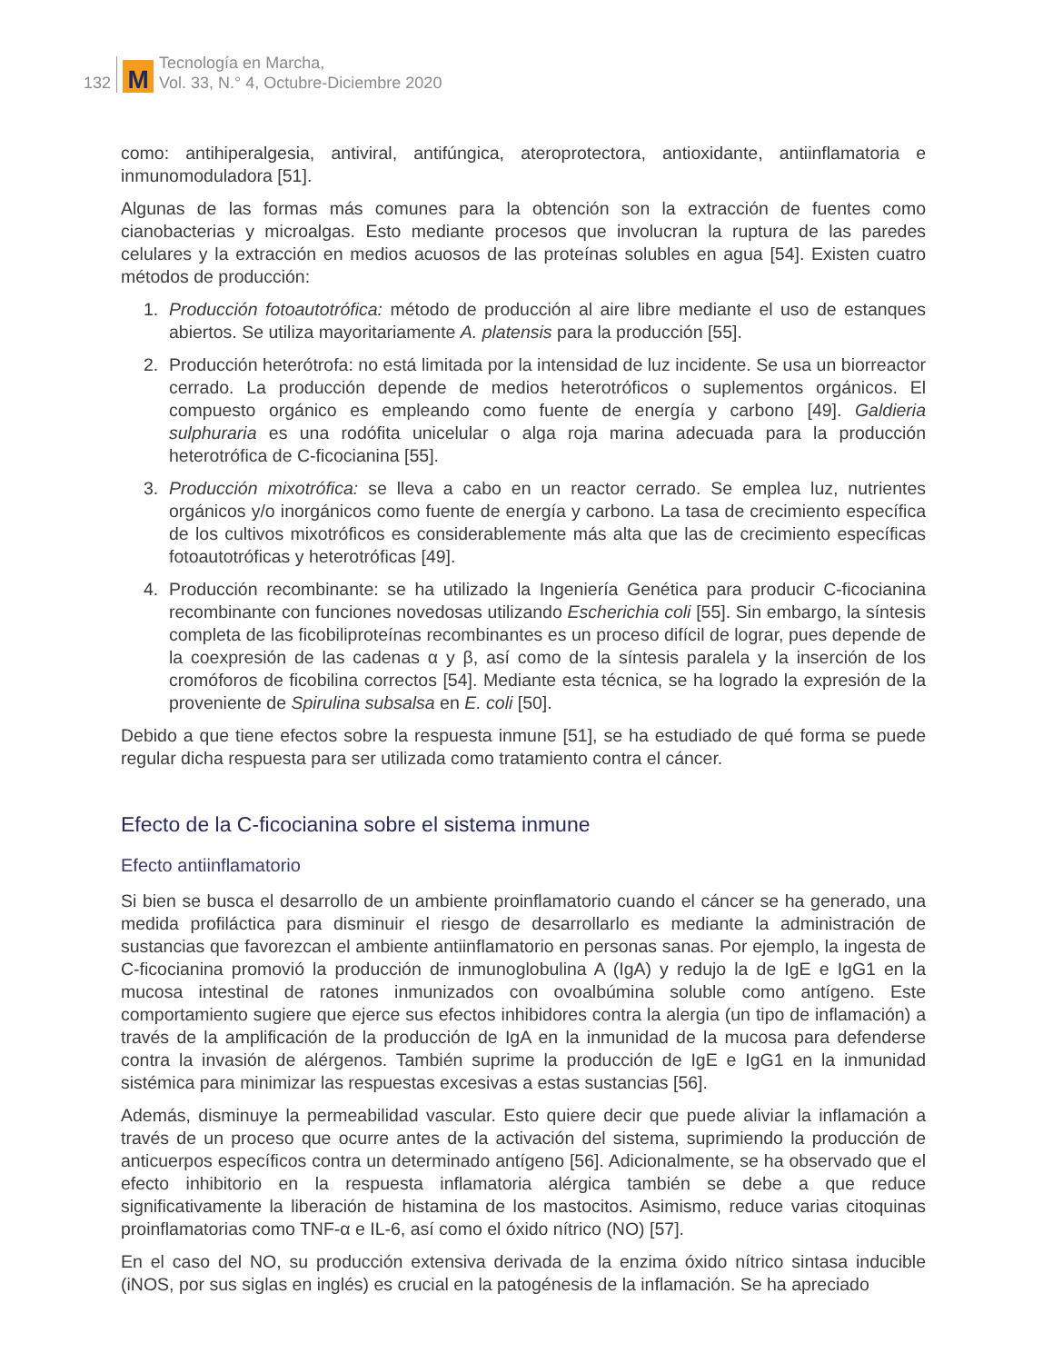132 M Tecnología en Marcha,
Vol. 33, N.° 4, Octubre-Diciembre 2020
como: antihiperalgesia, antiviral, antifúngica, ateroprotectora, antioxidante, antiinflamatoria e inmunomoduladora [51].
Algunas de las formas más comunes para la obtención son la extracción de fuentes como cianobacterias y microalgas. Esto mediante procesos que involucran la ruptura de las paredes celulares y la extracción en medios acuosos de las proteínas solubles en agua [54]. Existen cuatro métodos de producción:
1. Producción fotoautotrófica: método de producción al aire libre mediante el uso de estanques abiertos. Se utiliza mayoritariamente A. platensis para la producción [55].
2. Producción heterótrofa: no está limitada por la intensidad de luz incidente. Se usa un biorreactor cerrado. La producción depende de medios heterotróficos o suplementos orgánicos. El compuesto orgánico es empleando como fuente de energía y carbono [49]. Galdieria sulphuraria es una rodófita unicelular o alga roja marina adecuada para la producción heterotrófica de C-ficocianina [55].
3. Producción mixotrófica: se lleva a cabo en un reactor cerrado. Se emplea luz, nutrientes orgánicos y/o inorgánicos como fuente de energía y carbono. La tasa de crecimiento específica de los cultivos mixotróficos es considerablemente más alta que las de crecimiento específicas fotoautotróficas y heterotróficas [49].
4. Producción recombinante: se ha utilizado la Ingeniería Genética para producir C-ficocianina recombinante con funciones novedosas utilizando Escherichia coli [55]. Sin embargo, la síntesis completa de las ficobiliproteínas recombinantes es un proceso difícil de lograr, pues depende de la coexpresión de las cadenas α y β, así como de la síntesis paralela y la inserción de los cromóforos de ficobilina correctos [54]. Mediante esta técnica, se ha logrado la expresión de la proveniente de Spirulina subsalsa en E. coli [50].
Debido a que tiene efectos sobre la respuesta inmune [51], se ha estudiado de qué forma se puede regular dicha respuesta para ser utilizada como tratamiento contra el cáncer.
Efecto de la C-ficocianina sobre el sistema inmune
Efecto antiinflamatorio
Si bien se busca el desarrollo de un ambiente proinflamatorio cuando el cáncer se ha generado, una medida profiláctica para disminuir el riesgo de desarrollarlo es mediante la administración de sustancias que favorezcan el ambiente antiinflamatorio en personas sanas. Por ejemplo, la ingesta de C-ficocianina promovió la producción de inmunoglobulina A (IgA) y redujo la de IgE e IgG1 en la mucosa intestinal de ratones inmunizados con ovoalbúmina soluble como antígeno. Este comportamiento sugiere que ejerce sus efectos inhibidores contra la alergia (un tipo de inflamación) a través de la amplificación de la producción de IgA en la inmunidad de la mucosa para defenderse contra la invasión de alérgenos. También suprime la producción de IgE e IgG1 en la inmunidad sistémica para minimizar las respuestas excesivas a estas sustancias [56].
Además, disminuye la permeabilidad vascular. Esto quiere decir que puede aliviar la inflamación a través de un proceso que ocurre antes de la activación del sistema, suprimiendo la producción de anticuerpos específicos contra un determinado antígeno [56]. Adicionalmente, se ha observado que el efecto inhibitorio en la respuesta inflamatoria alérgica también se debe a que reduce significativamente la liberación de histamina de los mastocitos. Asimismo, reduce varias citoquinas proinflamatorias como TNF-α e IL-6, así como el óxido nítrico (NO) [57].
En el caso del NO, su producción extensiva derivada de la enzima óxido nítrico sintasa inducible (iNOS, por sus siglas en inglés) es crucial en la patogénesis de la inflamación. Se ha apreciado